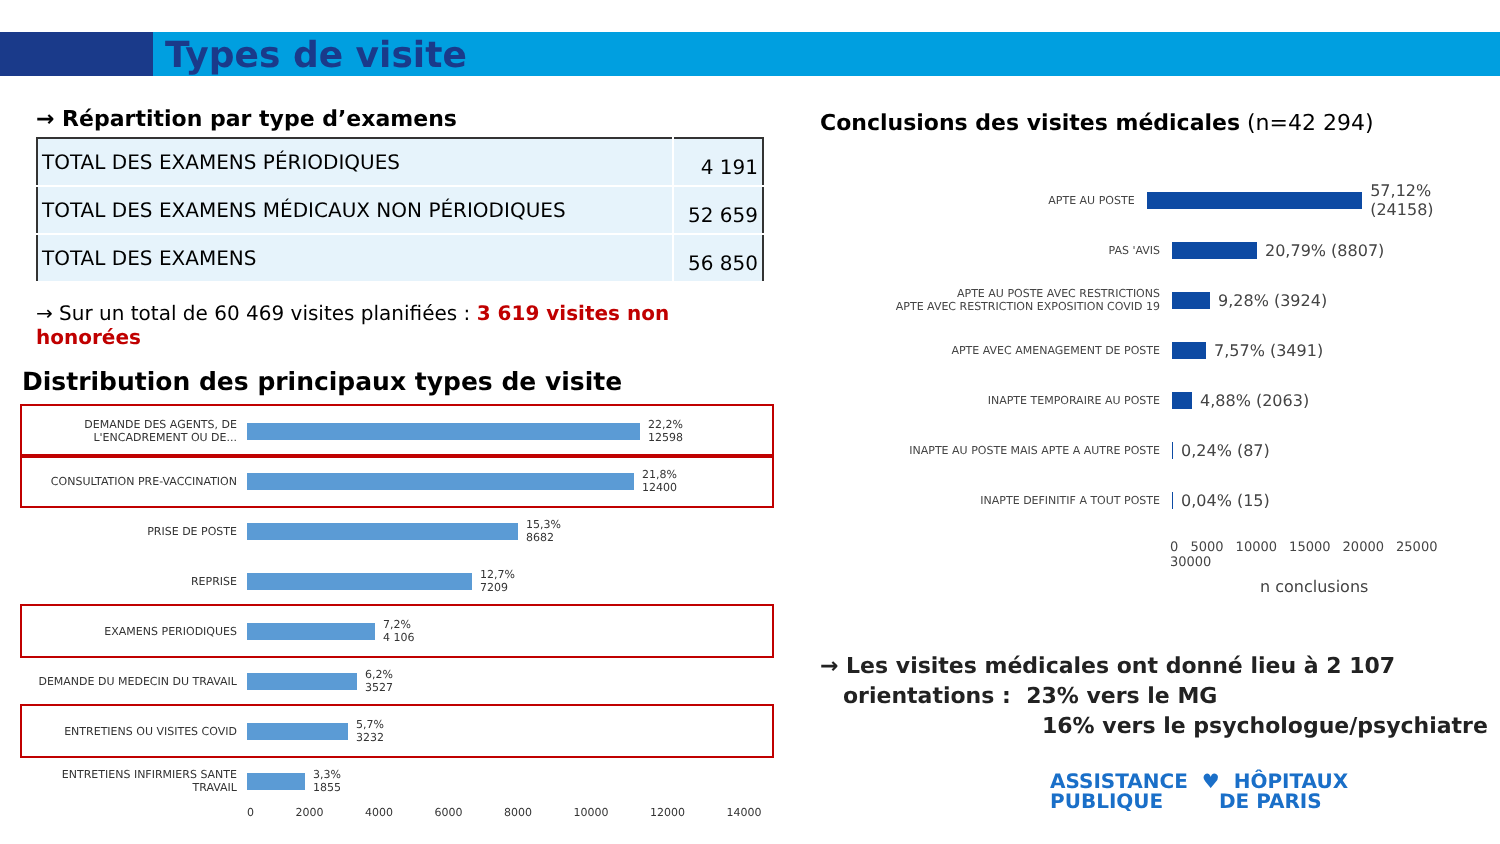Types de visite
→ Répartition par type d’examens
| TOTAL DES EXAMENS PÉRIODIQUES | 4 191 |
| TOTAL DES EXAMENS MÉDICAUX NON PÉRIODIQUES | 52 659 |
| TOTAL DES EXAMENS | 56 850 |
→ Sur un total de 60 469 visites planifiées : 3 619 visites non honorées
Distribution des principaux types de visite
DEMANDE DES AGENTS, DE L'ENCADREMENT OU DE...
22,2%
12598
CONSULTATION PRE-VACCINATION
21,8%
12400
PRISE DE POSTE
15,3%
8682
REPRISE
12,7%
7209
EXAMENS PERIODIQUES
7,2%
4 106
DEMANDE DU MEDECIN DU TRAVAIL
6,2%
3527
ENTRETIENS OU VISITES COVID
5,7%
3232
ENTRETIENS INFIRMIERS SANTE TRAVAIL
3,3%
1855
0 2000 4000 6000 8000 10000 12000 14000
Conclusions des visites médicales (n=42 294)
APTE AU POSTE
57,12% (24158)
PAS 'AVIS
20,79% (8807)
APTE AU POSTE AVEC RESTRICTIONS
APTE AVEC RESTRICTION EXPOSITION COVID 19
9,28% (3924)
APTE AVEC AMENAGEMENT DE POSTE
7,57% (3491)
INAPTE TEMPORAIRE AU POSTE
4,88% (2063)
INAPTE AU POSTE MAIS APTE A AUTRE POSTE
0,24% (87)
INAPTE DEFINITIF A TOUT POSTE
0,04% (15)
0 5000 10000 15000 20000 25000 30000
n conclusions
→ Les visites médicales ont donné lieu à 2 107
orientations : 23% vers le MG
16% vers le psychologue/psychiatre
ASSISTANCE ♥ HÔPITAUX
PUBLIQUE DE PARIS